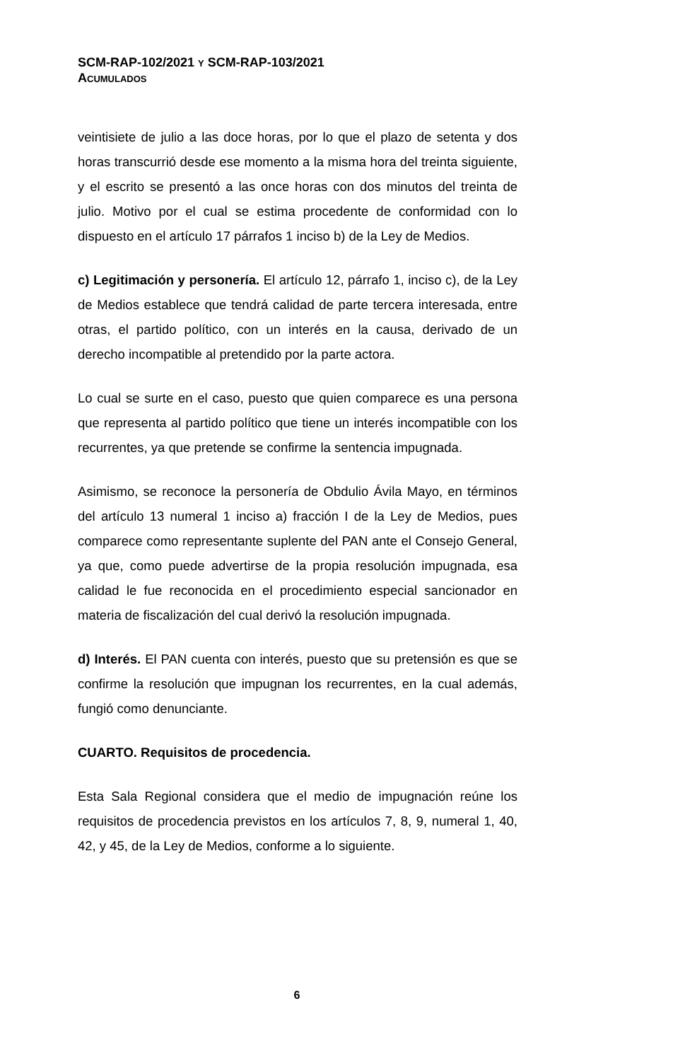SCM-RAP-102/2021 Y SCM-RAP-103/2021
ACUMULADOS
veintisiete de julio a las doce horas, por lo que el plazo de setenta y dos horas transcurrió desde ese momento a la misma hora del treinta siguiente, y el escrito se presentó a las once horas con dos minutos del treinta de julio. Motivo por el cual se estima procedente de conformidad con lo dispuesto en el artículo 17 párrafos 1 inciso b) de la Ley de Medios.
c) Legitimación y personería. El artículo 12, párrafo 1, inciso c), de la Ley de Medios establece que tendrá calidad de parte tercera interesada, entre otras, el partido político, con un interés en la causa, derivado de un derecho incompatible al pretendido por la parte actora.
Lo cual se surte en el caso, puesto que quien comparece es una persona que representa al partido político que tiene un interés incompatible con los recurrentes, ya que pretende se confirme la sentencia impugnada.
Asimismo, se reconoce la personería de Obdulio Ávila Mayo, en términos del artículo 13 numeral 1 inciso a) fracción I de la Ley de Medios, pues comparece como representante suplente del PAN ante el Consejo General, ya que, como puede advertirse de la propia resolución impugnada, esa calidad le fue reconocida en el procedimiento especial sancionador en materia de fiscalización del cual derivó la resolución impugnada.
d) Interés. El PAN cuenta con interés, puesto que su pretensión es que se confirme la resolución que impugnan los recurrentes, en la cual además, fungió como denunciante.
CUARTO. Requisitos de procedencia.
Esta Sala Regional considera que el medio de impugnación reúne los requisitos de procedencia previstos en los artículos 7, 8, 9, numeral 1, 40, 42, y 45, de la Ley de Medios, conforme a lo siguiente.
6